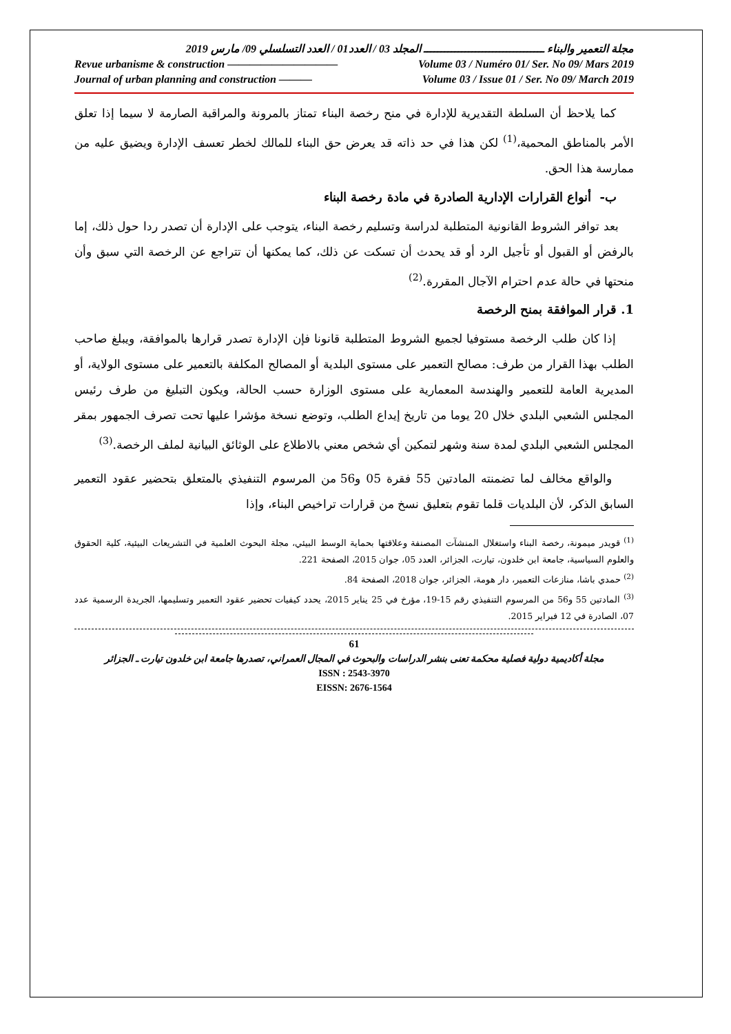مجلة التعمير والبناء ـــــــــــــــــــــــــــــــــــ المجلد 03 / العدد01 / العدد التسلسلي 09/ مارس 2019
Revue urbanisme & construction —————————— Volume 03 / Numéro 01/ Ser. No 09/ Mars 2019
Journal of urban planning and construction ——— Volume 03 / Issue 01 / Ser. No 09/ March 2019
كما يلاحظ أن السلطة التقديرية للإدارة في منح رخصة البناء تمتاز بالمرونة والمراقبة الصارمة لا سيما إذا تعلق الأمر بالمناطق المحمية،<sup>(1)</sup> لكن هذا في حد ذاته قد يعرض حق البناء للمالك لخطر تعسف الإدارة ويضيق عليه من ممارسة هذا الحق.
ب- أنواع القرارات الإدارية الصادرة في مادة رخصة البناء
بعد توافر الشروط القانونية المتطلبة لدراسة وتسليم رخصة البناء، يتوجب على الإدارة أن تصدر ردا حول ذلك، إما بالرفض أو القبول أو تأجيل الرد أو قد يحدث أن تسكت عن ذلك، كما يمكنها أن تتراجع عن الرخصة التي سبق وأن منحتها في حالة عدم احترام الآجال المقررة.<sup>(2)</sup>
1. قرار الموافقة بمنح الرخصة
إذا كان طلب الرخصة مستوفيا لجميع الشروط المتطلبة قانونا فإن الإدارة تصدر قرارها بالموافقة، ويبلغ صاحب الطلب بهذا القرار من طرف: مصالح التعمير على مستوى البلدية أو المصالح المكلفة بالتعمير على مستوى الولاية، أو المديرية العامة للتعمير والهندسة المعمارية على مستوى الوزارة حسب الحالة، ويكون التبليغ من طرف رئيس المجلس الشعبي البلدي خلال 20 يوما من تاريخ إيداع الطلب، وتوضع نسخة مؤشرا عليها تحت تصرف الجمهور بمقر المجلس الشعبي البلدي لمدة سنة وشهر لتمكين أي شخص معني بالاطلاع على الوثائق البيانية لملف الرخصة.<sup>(3)</sup>
والواقع مخالف لما تضمنته المادتين 55 فقرة 05 و56 من المرسوم التنفيذي بالمتعلق بتحضير عقود التعمير السابق الذكر، لأن البلديات قلما تقوم بتعليق نسخ من قرارات تراخيص البناء، وإذا
<sup>(1)</sup> قويدر ميمونة، رخصة البناء واستغلال المنشآت المصنفة وعلاقتها بحماية الوسط البيئي، مجلة البحوث العلمية في التشريعات البيئية، كلية الحقوق والعلوم السياسية، جامعة ابن خلدون، تيارت، الجزائر، العدد 05، جوان 2015، الصفحة 221.
<sup>(2)</sup> حمدي باشا، منازعات التعمير، دار هومة، الجزائر، جوان 2018، الصفحة 84.
<sup>(3)</sup> المادتين 55 و56 من المرسوم التنفيذي رقم 15-19، مؤرخ في 25 يناير 2015، يحدد كيفيات تحضير عقود التعمير وتسليمها، الجريدة الرسمية عدد 07، الصادرة في 12 فبراير 2015.
61
مجلة أكاديمية دولية فصلية محكمة تعنى بنشر الدراسات والبحوث في المجال العمراني، تصدرها جامعة ابن خلدون تيارت ـ الجزائر
ISSN : 2543-3970
EISSN: 2676-1564